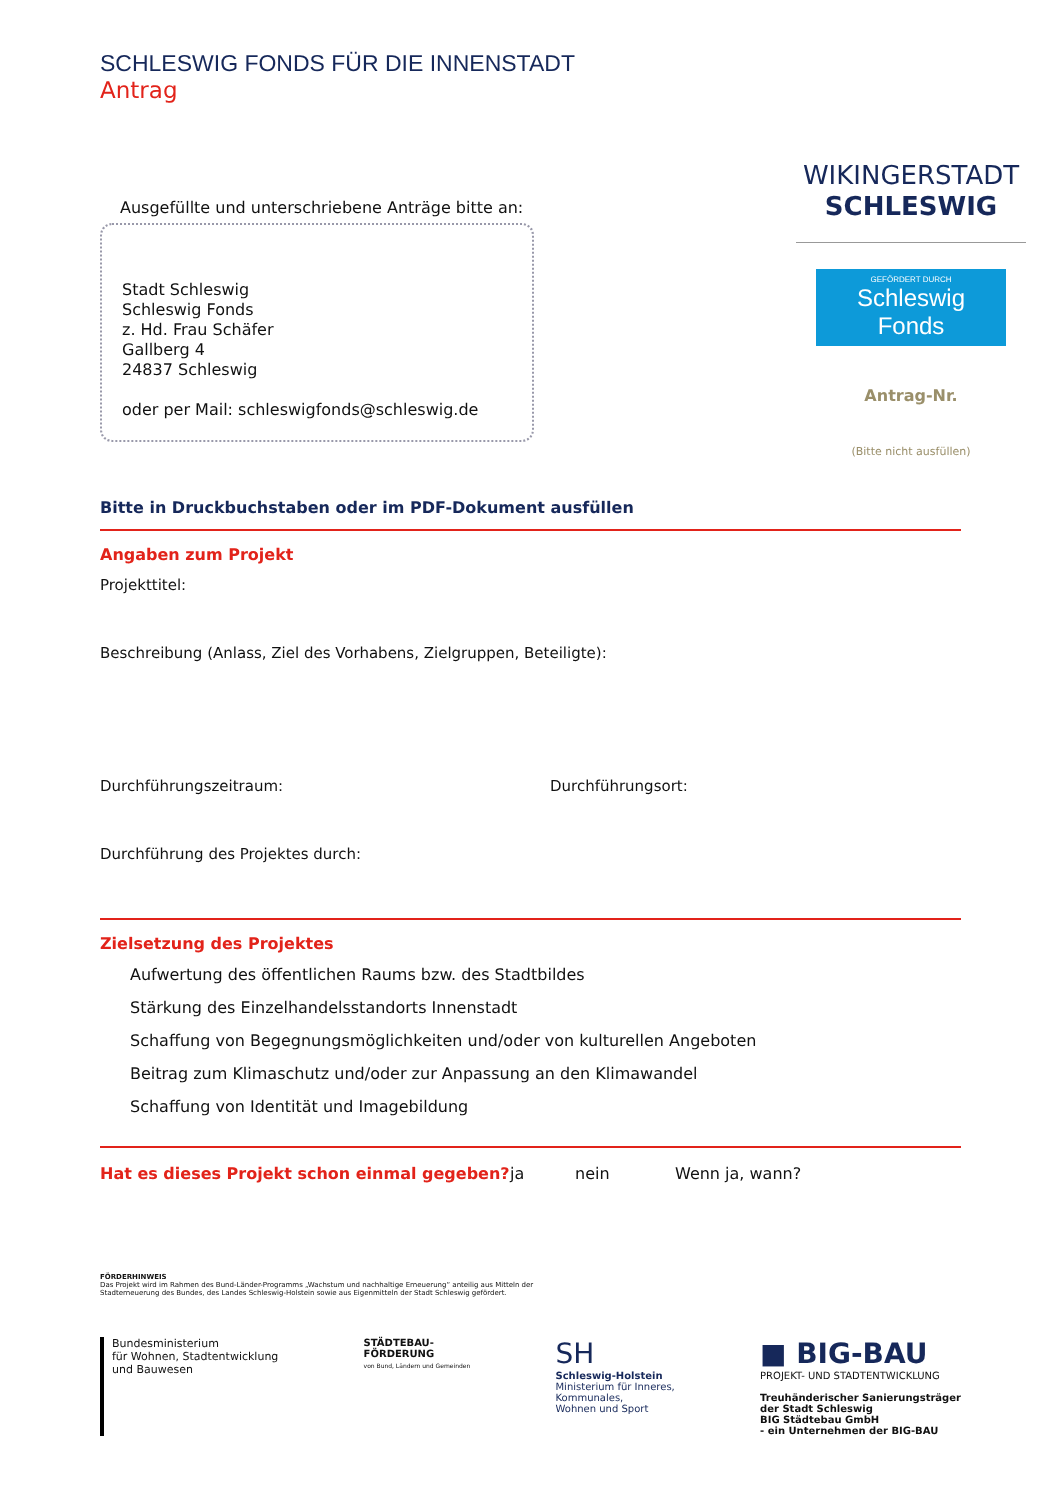SCHLESWIG FONDS FÜR DIE INNENSTADT
Antrag
Ausgefüllte und unterschriebene Anträge bitte an:
Stadt Schleswig
Schleswig Fonds
z. Hd. Frau Schäfer
Gallberg 4
24837 Schleswig
oder per Mail: schleswigfonds@schleswig.de
WIKINGERSTADT
SCHLESWIG
GEFÖRDERT DURCH
Schleswig Fonds
Antrag-Nr.
(Bitte nicht ausfüllen)
Bitte in Druckbuchstaben oder im PDF-Dokument ausfüllen
Angaben zum Projekt
Projekttitel:
Beschreibung (Anlass, Ziel des Vorhabens, Zielgruppen, Beteiligte):
Durchführungszeitraum: Durchführungsort:
Durchführung des Projektes durch:
Zielsetzung des Projektes
Aufwertung des öffentlichen Raums bzw. des Stadtbildes
Stärkung des Einzelhandelsstandorts Innenstadt
Schaffung von Begegnungsmöglichkeiten und/oder von kulturellen Angeboten
Beitrag zum Klimaschutz und/oder zur Anpassung an den Klimawandel
Schaffung von Identität und Imagebildung
Hat es dieses Projekt schon einmal gegeben? ja nein Wenn ja, wann?
FÖRDERHINWEIS
Das Projekt wird im Rahmen des Bund-Länder-Programms „Wachstum und nachhaltige Erneuerung“ anteilig aus Mitteln der
Stadterneuerung des Bundes, des Landes Schleswig-Holstein sowie aus Eigenmitteln der Stadt Schleswig gefördert.
Bundesministerium
für Wohnen, Stadtentwicklung
und Bauwesen
STÄDTEBAU-
FÖRDERUNG
von Bund, Ländern und Gemeinden
SH
Schleswig-Holstein
Ministerium für Inneres,
Kommunales,
Wohnen und Sport
■ BIG-BAU
PROJEKT- UND STADTENTWICKLUNG
Treuhänderischer Sanierungsträger
der Stadt Schleswig
BIG Städtebau GmbH
- ein Unternehmen der BIG-BAU